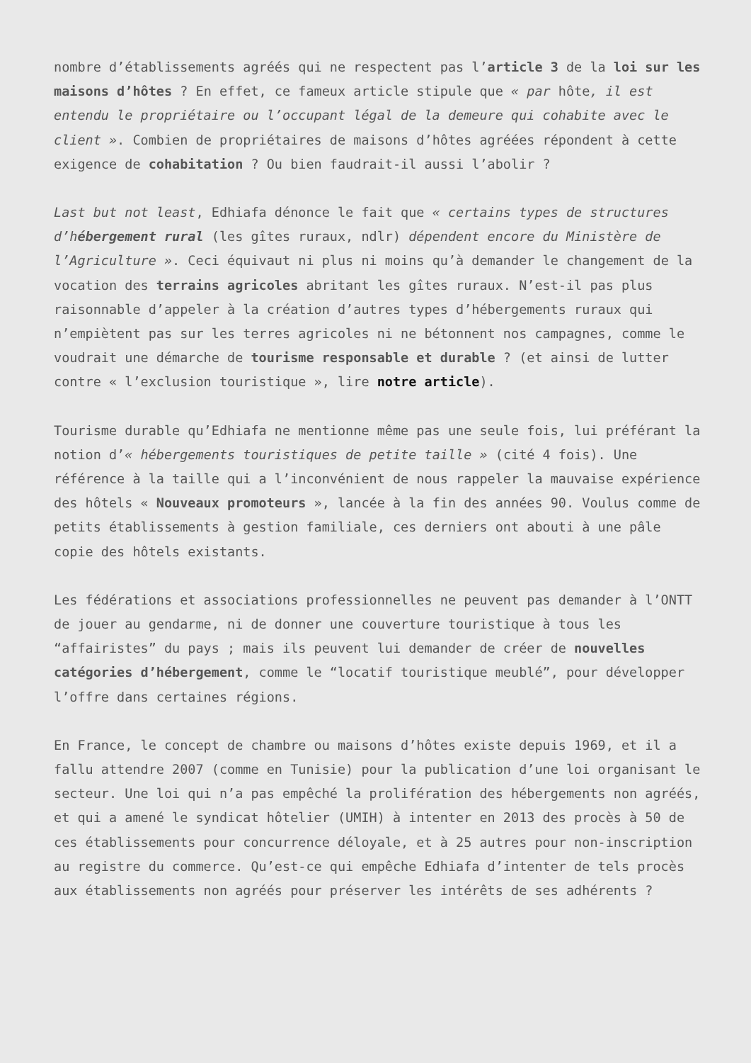nombre d’établissements agréés qui ne respectent pas l’article 3 de la loi sur les maisons d’hôtes ? En effet, ce fameux article stipule que « par hôte, il est entendu le propriétaire ou l’occupant légal de la demeure qui cohabite avec le client ». Combien de propriétaires de maisons d’hôtes agréées répondent à cette exigence de cohabitation ? Ou bien faudrait-il aussi l’abolir ?
Last but not least, Edhiafa dénonce le fait que « certains types de structures d’hébergement rural (les gîtes ruraux, ndlr) dépendent encore du Ministère de l’Agriculture ». Ceci équivaut ni plus ni moins qu’à demander le changement de la vocation des terrains agricoles abritant les gîtes ruraux. N’est-il pas plus raisonnable d’appeler à la création d’autres types d’hébergements ruraux qui n’empiètent pas sur les terres agricoles ni ne bétonnent nos campagnes, comme le voudrait une démarche de tourisme responsable et durable ? (et ainsi de lutter contre « l’exclusion touristique », lire notre article).
Tourisme durable qu’Edhiafa ne mentionne même pas une seule fois, lui préférant la notion d’« hébergements touristiques de petite taille » (cité 4 fois). Une référence à la taille qui a l’inconvénient de nous rappeler la mauvaise expérience des hôtels « Nouveaux promoteurs », lancée à la fin des années 90. Voulus comme de petits établissements à gestion familiale, ces derniers ont abouti à une pâle copie des hôtels existants.
Les fédérations et associations professionnelles ne peuvent pas demander à l’ONTT de jouer au gendarme, ni de donner une couverture touristique à tous les “affairistes” du pays ; mais ils peuvent lui demander de créer de nouvelles catégories d’hébergement, comme le “locatif touristique meublé”, pour développer l’offre dans certaines régions.
En France, le concept de chambre ou maisons d’hôtes existe depuis 1969, et il a fallu attendre 2007 (comme en Tunisie) pour la publication d’une loi organisant le secteur. Une loi qui n’a pas empêché la prolifération des hébergements non agréés, et qui a amené le syndicat hôtelier (UMIH) à intenter en 2013 des procès à 50 de ces établissements pour concurrence déloyale, et à 25 autres pour non-inscription au registre du commerce. Qu’est-ce qui empêche Edhiafa d’intenter de tels procès aux établissements non agréés pour préserver les intérêts de ses adhérents ?